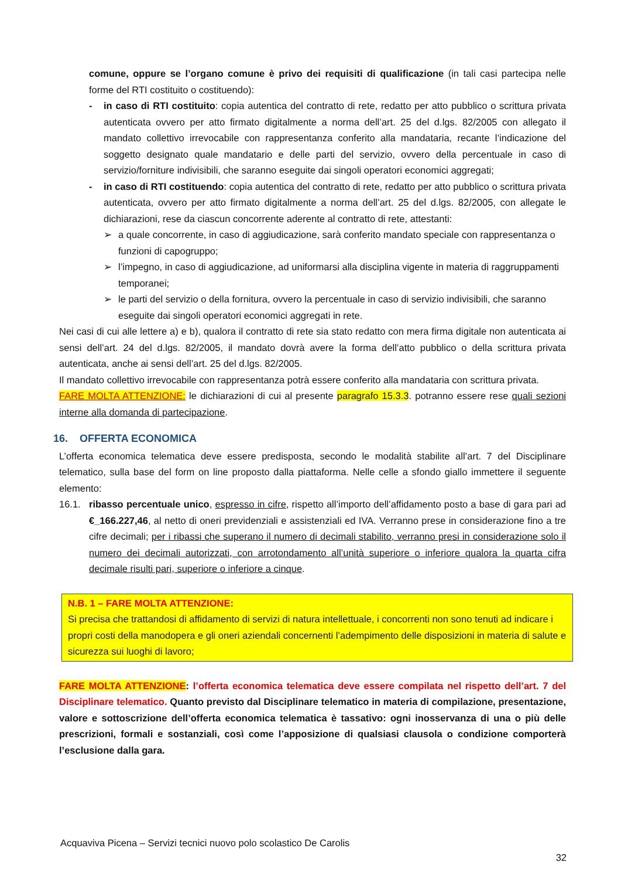comune, oppure se l’organo comune è privo dei requisiti di qualificazione (in tali casi partecipa nelle forme del RTI costituito o costituendo):
- in caso di RTI costituito: copia autentica del contratto di rete, redatto per atto pubblico o scrittura privata autenticata ovvero per atto firmato digitalmente a norma dell’art. 25 del d.lgs. 82/2005 con allegato il mandato collettivo irrevocabile con rappresentanza conferito alla mandataria, recante l’indicazione del soggetto designato quale mandatario e delle parti del servizio, ovvero della percentuale in caso di servizio/forniture indivisibili, che saranno eseguite dai singoli operatori economici aggregati;
- in caso di RTI costituendo: copia autentica del contratto di rete, redatto per atto pubblico o scrittura privata autenticata, ovvero per atto firmato digitalmente a norma dell’art. 25 del d.lgs. 82/2005, con allegate le dichiarazioni, rese da ciascun concorrente aderente al contratto di rete, attestanti:
➢ a quale concorrente, in caso di aggiudicazione, sarà conferito mandato speciale con rappresentanza o funzioni di capogruppo;
➢ l’impegno, in caso di aggiudicazione, ad uniformarsi alla disciplina vigente in materia di raggruppamenti temporanei;
➢ le parti del servizio o della fornitura, ovvero la percentuale in caso di servizio indivisibili, che saranno eseguite dai singoli operatori economici aggregati in rete.
Nei casi di cui alle lettere a) e b), qualora il contratto di rete sia stato redatto con mera firma digitale non autenticata ai sensi dell’art. 24 del d.lgs. 82/2005, il mandato dovrà avere la forma dell’atto pubblico o della scrittura privata autenticata, anche ai sensi dell’art. 25 del d.lgs. 82/2005.
Il mandato collettivo irrevocabile con rappresentanza potrà essere conferito alla mandataria con scrittura privata.
FARE MOLTA ATTENZIONE: le dichiarazioni di cui al presente paragrafo 15.3.3. potranno essere rese quali sezioni interne alla domanda di partecipazione.
16. OFFERTA ECONOMICA
L’offerta economica telematica deve essere predisposta, secondo le modalità stabilite all’art. 7 del Disciplinare telematico, sulla base del form on line proposto dalla piattaforma. Nelle celle a sfondo giallo immettere il seguente elemento:
16.1. ribasso percentuale unico, espresso in cifre, rispetto all’importo dell’affidamento posto a base di gara pari ad €_166.227,46, al netto di oneri previdenziali e assistenziali ed IVA. Verranno prese in considerazione fino a tre cifre decimali; per i ribassi che superano il numero di decimali stabilito, verranno presi in considerazione solo il numero dei decimali autorizzati, con arrotondamento all’unità superiore o inferiore qualora la quarta cifra decimale risulti pari, superiore o inferiore a cinque.
N.B. 1 – FARE MOLTA ATTENZIONE:
Si precisa che trattandosi di affidamento di servizi di natura intellettuale, i concorrenti non sono tenuti ad indicare i propri costi della manodopera e gli oneri aziendali concernenti l’adempimento delle disposizioni in materia di salute e sicurezza sui luoghi di lavoro;
FARE MOLTA ATTENZIONE: l’offerta economica telematica deve essere compilata nel rispetto dell’art. 7 del Disciplinare telematico. Quanto previsto dal Disciplinare telematico in materia di compilazione, presentazione, valore e sottoscrizione dell’offerta economica telematica è tassativo: ogni inosservanza di una o più delle prescrizioni, formali e sostanziali, così come l’apposizione di qualsiasi clausola o condizione comporterà l’esclusione dalla gara.
Acquaviva Picena – Servizi tecnici nuovo polo scolastico De Carolis
32